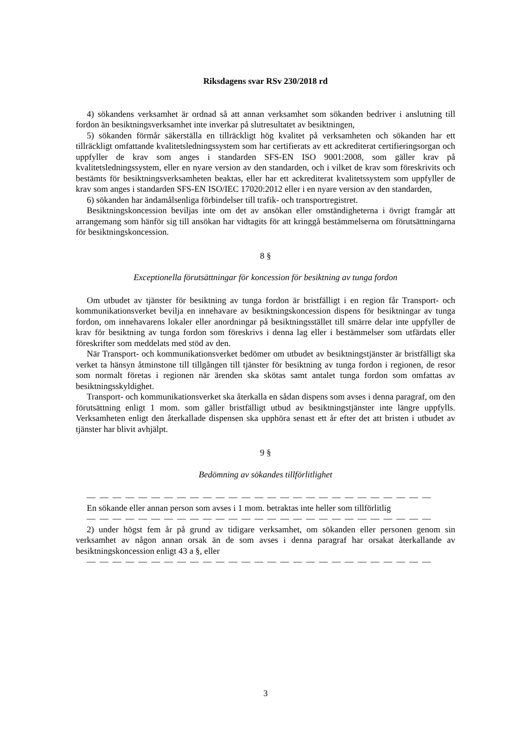Riksdagens svar RSv 230/2018 rd
4) sökandens verksamhet är ordnad så att annan verksamhet som sökanden bedriver i anslutning till fordon än besiktningsverksamhet inte inverkar på slutresultatet av besiktningen,
5) sökanden förmår säkerställa en tillräckligt hög kvalitet på verksamheten och sökanden har ett tillräckligt omfattande kvalitetsledningssystem som har certifierats av ett ackrediterat certifieringsorgan och uppfyller de krav som anges i standarden SFS-EN ISO 9001:2008, som gäller krav på kvalitetsledningssystem, eller en nyare version av den standarden, och i vilket de krav som föreskrivits och bestämts för besiktningsverksamheten beaktas, eller har ett ackrediterat kvalitetssystem som uppfyller de krav som anges i standarden SFS-EN ISO/IEC 17020:2012 eller i en nyare version av den standarden,
6) sökanden har ändamålsenliga förbindelser till trafik- och transportregistret.
Besiktningskoncession beviljas inte om det av ansökan eller omständigheterna i övrigt framgår att arrangemang som hänför sig till ansökan har vidtagits för att kringgå bestämmelserna om förutsättningarna för besiktningskoncession.
8 §
Exceptionella förutsättningar för koncession för besiktning av tunga fordon
Om utbudet av tjänster för besiktning av tunga fordon är bristfälligt i en region får Transport- och kommunikationsverket bevilja en innehavare av besiktningskoncession dispens för besiktningar av tunga fordon, om innehavarens lokaler eller anordningar på besiktningsstället till smärre delar inte uppfyller de krav för besiktning av tunga fordon som föreskrivs i denna lag eller i bestämmelser som utfärdats eller föreskrifter som meddelats med stöd av den.
När Transport- och kommunikationsverket bedömer om utbudet av besiktningstjänster är bristfälligt ska verket ta hänsyn åtminstone till tillgången till tjänster för besiktning av tunga fordon i regionen, de resor som normalt företas i regionen när ärenden ska skötas samt antalet tunga fordon som omfattas av besiktningsskyldighet.
Transport- och kommunikationsverket ska återkalla en sådan dispens som avses i denna paragraf, om den förutsättning enligt 1 mom. som gäller bristfälligt utbud av besiktningstjänster inte längre uppfylls. Verksamheten enligt den återkallade dispensen ska upphöra senast ett år efter det att bristen i utbudet av tjänster har blivit avhjälpt.
9 §
Bedömning av sökandes tillförlitlighet
— — — — — — — — — — — — — — — — — — — — — — — — — — —
En sökande eller annan person som avses i 1 mom. betraktas inte heller som tillförlitlig
— — — — — — — — — — — — — — — — — — — — — — — — — — —
2) under högst fem år på grund av tidigare verksamhet, om sökanden eller personen genom sin verksamhet av någon annan orsak än de som avses i denna paragraf har orsakat återkallande av besiktningskoncession enligt 43 a §, eller
— — — — — — — — — — — — — — — — — — — — — — — — — — —
3